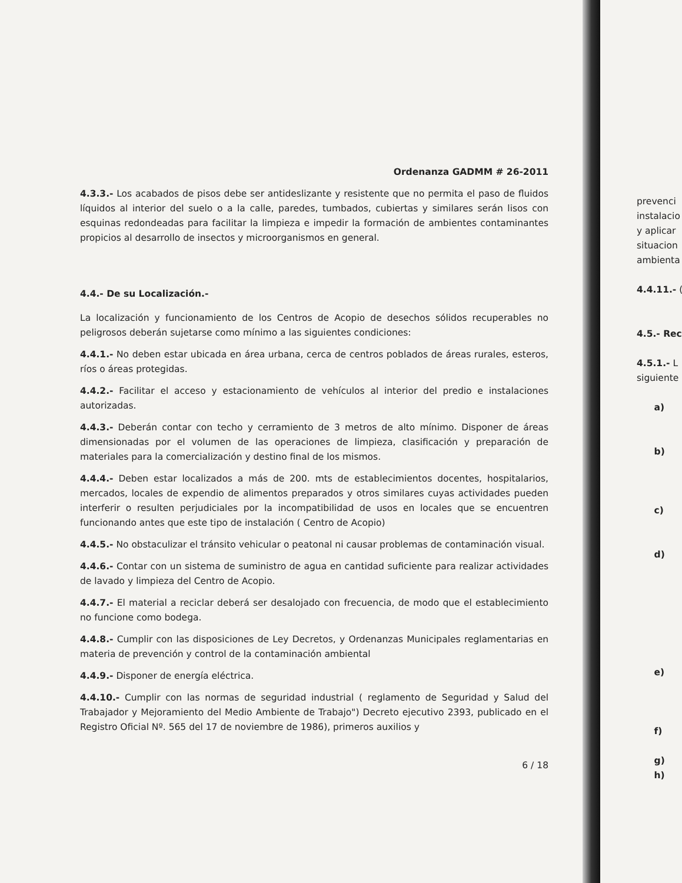Ordenanza GADMM # 26-2011
4.3.3.- Los acabados de pisos debe ser antideslizante y resistente que no permita el paso de fluidos líquidos al interior del suelo o a la calle, paredes, tumbados, cubiertas y similares serán lisos con esquinas redondeadas para facilitar la limpieza e impedir la formación de ambientes contaminantes propicios al desarrollo de insectos y microorganismos en general.
4.4.- De su Localización.-
La localización y funcionamiento de los Centros de Acopio de desechos sólidos recuperables no peligrosos deberán sujetarse como mínimo a las siguientes condiciones:
4.4.1.- No deben estar ubicada en área urbana, cerca de centros poblados de áreas rurales, esteros, ríos o áreas protegidas.
4.4.2.- Facilitar el acceso y estacionamiento de vehículos al interior del predio e instalaciones autorizadas.
4.4.3.- Deberán contar con techo y cerramiento de 3 metros de alto mínimo. Disponer de áreas dimensionadas por el volumen de las operaciones de limpieza, clasificación y preparación de materiales para la comercialización y destino final de los mismos.
4.4.4.- Deben estar localizados a más de 200. mts de establecimientos docentes, hospitalarios, mercados, locales de expendio de alimentos preparados y otros similares cuyas actividades pueden interferir o resulten perjudiciales por la incompatibilidad de usos en locales que se encuentren funcionando antes que este tipo de instalación ( Centro de Acopio)
4.4.5.- No obstaculizar el tránsito vehicular o peatonal ni causar problemas de contaminación visual.
4.4.6.- Contar con un sistema de suministro de agua en cantidad suficiente para realizar actividades de lavado y limpieza del Centro de Acopio.
4.4.7.- El material a reciclar deberá ser desalojado con frecuencia, de modo que el establecimiento no funcione como bodega.
4.4.8.- Cumplir con las disposiciones de Ley Decretos, y Ordenanzas Municipales reglamentarias en materia de prevención y control de la contaminación ambiental
4.4.9.- Disponer de energía eléctrica.
4.4.10.- Cumplir con las normas de seguridad industrial ( reglamento de Seguridad y Salud del Trabajador y Mejoramiento del Medio Ambiente de Trabajo") Decreto ejecutivo 2393, publicado en el Registro Oficial Nº. 565 del 17 de noviembre de 1986), primeros auxilios y
6 / 18
prevenci
instalacio
y aplicar
situacion
ambienta
4.4.11.- (
4.5.- Rec
4.5.1.- L
siguiente
a)
b)
c)
d)
e)
f)
g)
h)